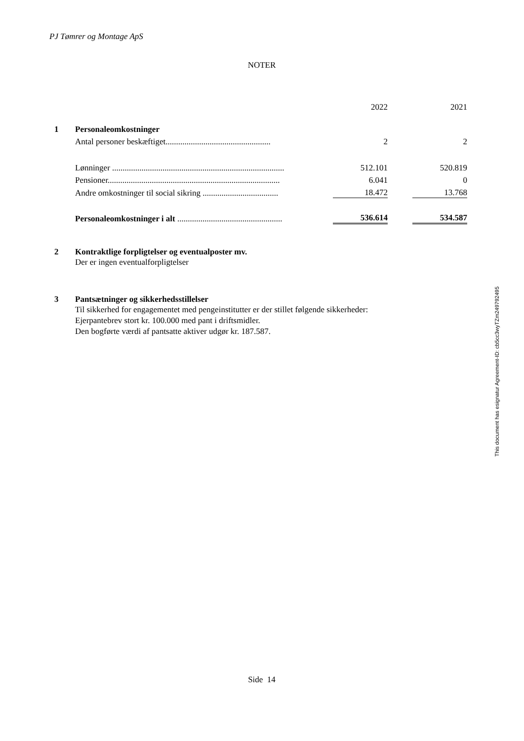PJ Tømrer og Montage ApS
NOTER
| | | | 2022 | | 2021 |
| 1 | Personaleomkostninger | | | | |
| | Antal personer beskæftiget.................................................. | | 2 | | 2 |
| | Lønninger .................................................................................. | | 512.101 | | 520.819 |
| | Pensioner.................................................................................. | | 6.041 | | 0 |
| | Andre omkostninger til social sikring .................................... | | 18.472 | | 13.768 |
| | Personaleomkostninger i alt .................................................. | | 536.614 | | 534.587 |
2 Kontraktlige forpligtelser og eventualposter mv.
Der er ingen eventualforpligtelser
3 Pantsætninger og sikkerhedsstillelser
Til sikkerhed for engagementet med pengeinstitutter er der stillet følgende sikkerheder:
Ejerpantebrev stort kr. 100.000 med pant i driftsmidler.
Den bogførte værdi af pantsatte aktiver udgør kr. 187.587.
Side 14
This document has esignatur Agreement-ID: cb5cc3wyTZm249792495